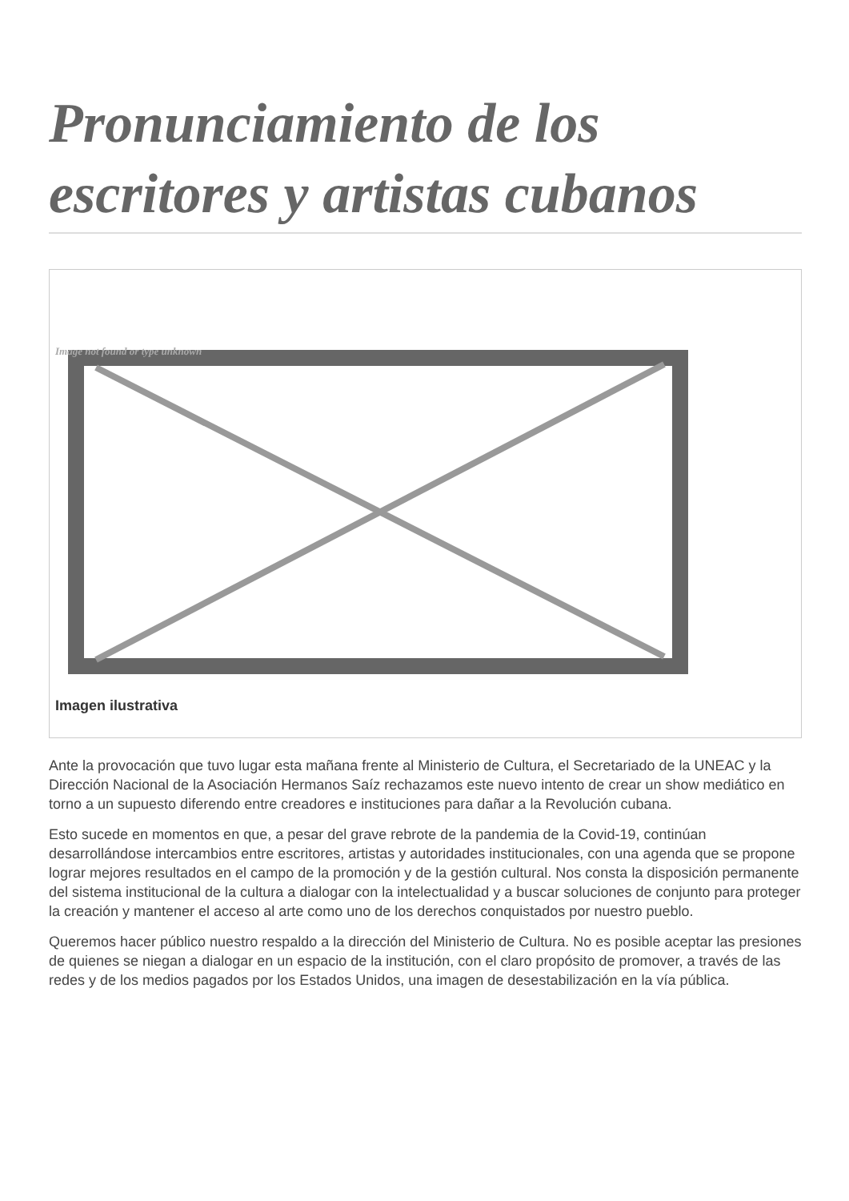Pronunciamiento de los escritores y artistas cubanos
Image not found or type unknown
Imagen ilustrativa
Ante la provocación que tuvo lugar esta mañana frente al Ministerio de Cultura, el Secretariado de la UNEAC y la Dirección Nacional de la Asociación Hermanos Saíz rechazamos este nuevo intento de crear un show mediático en torno a un supuesto diferendo entre creadores e instituciones para dañar a la Revolución cubana.
Esto sucede en momentos en que, a pesar del grave rebrote de la pandemia de la Covid-19, continúan desarrollándose intercambios entre escritores, artistas y autoridades institucionales, con una agenda que se propone lograr mejores resultados en el campo de la promoción y de la gestión cultural. Nos consta la disposición permanente del sistema institucional de la cultura a dialogar con la intelectualidad y a buscar soluciones de conjunto para proteger la creación y mantener el acceso al arte como uno de los derechos conquistados por nuestro pueblo.
Queremos hacer público nuestro respaldo a la dirección del Ministerio de Cultura. No es posible aceptar las presiones de quienes se niegan a dialogar en un espacio de la institución, con el claro propósito de promover, a través de las redes y de los medios pagados por los Estados Unidos, una imagen de desestabilización en la vía pública.